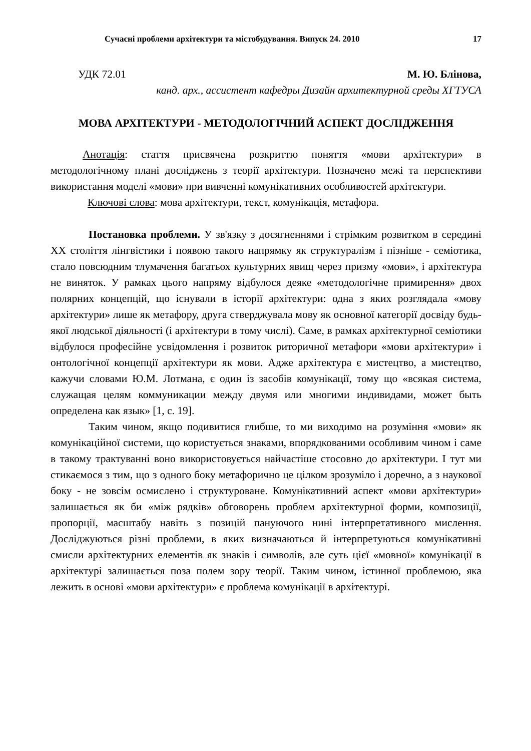Сучасні проблеми архітектури та містобудування. Випуск 24. 2010 17
УДК 72.01 М. Ю. Блінова,
канд. арх., ассистент кафедры Дизайн архитектурной среды ХГТУСА
МОВА АРХІТЕКТУРИ - МЕТОДОЛОГІЧНИЙ АСПЕКТ ДОСЛІДЖЕННЯ
Анотація: стаття присвячена розкриттю поняття «мови архітектури» в методологічному плані досліджень з теорії архітектури. Позначено межі та перспективи використання моделі «мови» при вивченні комунікативних особливостей архітектури.
Ключові слова: мова архітектури, текст, комунікація, метафора.
Постановка проблеми. У зв'язку з досягненнями і стрімким розвитком в середині XX століття лінгвістики і появою такого напрямку як структуралізм і пізніше - семіотика, стало повсюдним тлумачення багатьох культурних явищ через призму «мови», і архітектура не виняток. У рамках цього напряму відбулося деяке «методологічне примирення» двох полярних концепцій, що існували в історії архітектури: одна з яких розглядала «мову архітектури» лише як метафору, друга стверджувала мову як основної категорії досвіду будь-якої людської діяльності (і архітектури в тому числі). Саме, в рамках архітектурної семіотики відбулося професійне усвідомлення і розвиток риторичної метафори «мови архітектури» і онтологічної концепції архітектури як мови. Адже архітектура є мистецтво, а мистецтво, кажучи словами Ю.М. Лотмана, є один із засобів комунікації, тому що «всякая система, служащая целям коммуникации между двумя или многими индивидами, может быть определена как язык» [1, с. 19].
Таким чином, якщо подивитися глибше, то ми виходимо на розуміння «мови» як комунікаційної системи, що користується знаками, впорядкованими особливим чином і саме в такому трактуванні воно використовується найчастіше стосовно до архітектури. І тут ми стикаємося з тим, що з одного боку метафорично це цілком зрозуміло і доречно, а з наукової боку - не зовсім осмислено і структуроване. Комунікативний аспект «мови архітектури» залишається як би «між рядків» обговорень проблем архітектурної форми, композиції, пропорції, масштабу навіть з позицій пануючого нині інтерпретативного мислення. Досліджуються різні проблеми, в яких визначаються й інтерпретуються комунікативні смисли архітектурних елементів як знаків і символів, але суть цієї «мовної» комунікації в архітектурі залишається поза полем зору теорії. Таким чином, істинної проблемою, яка лежить в основі «мови архітектури» є проблема комунікації в архітектурі.